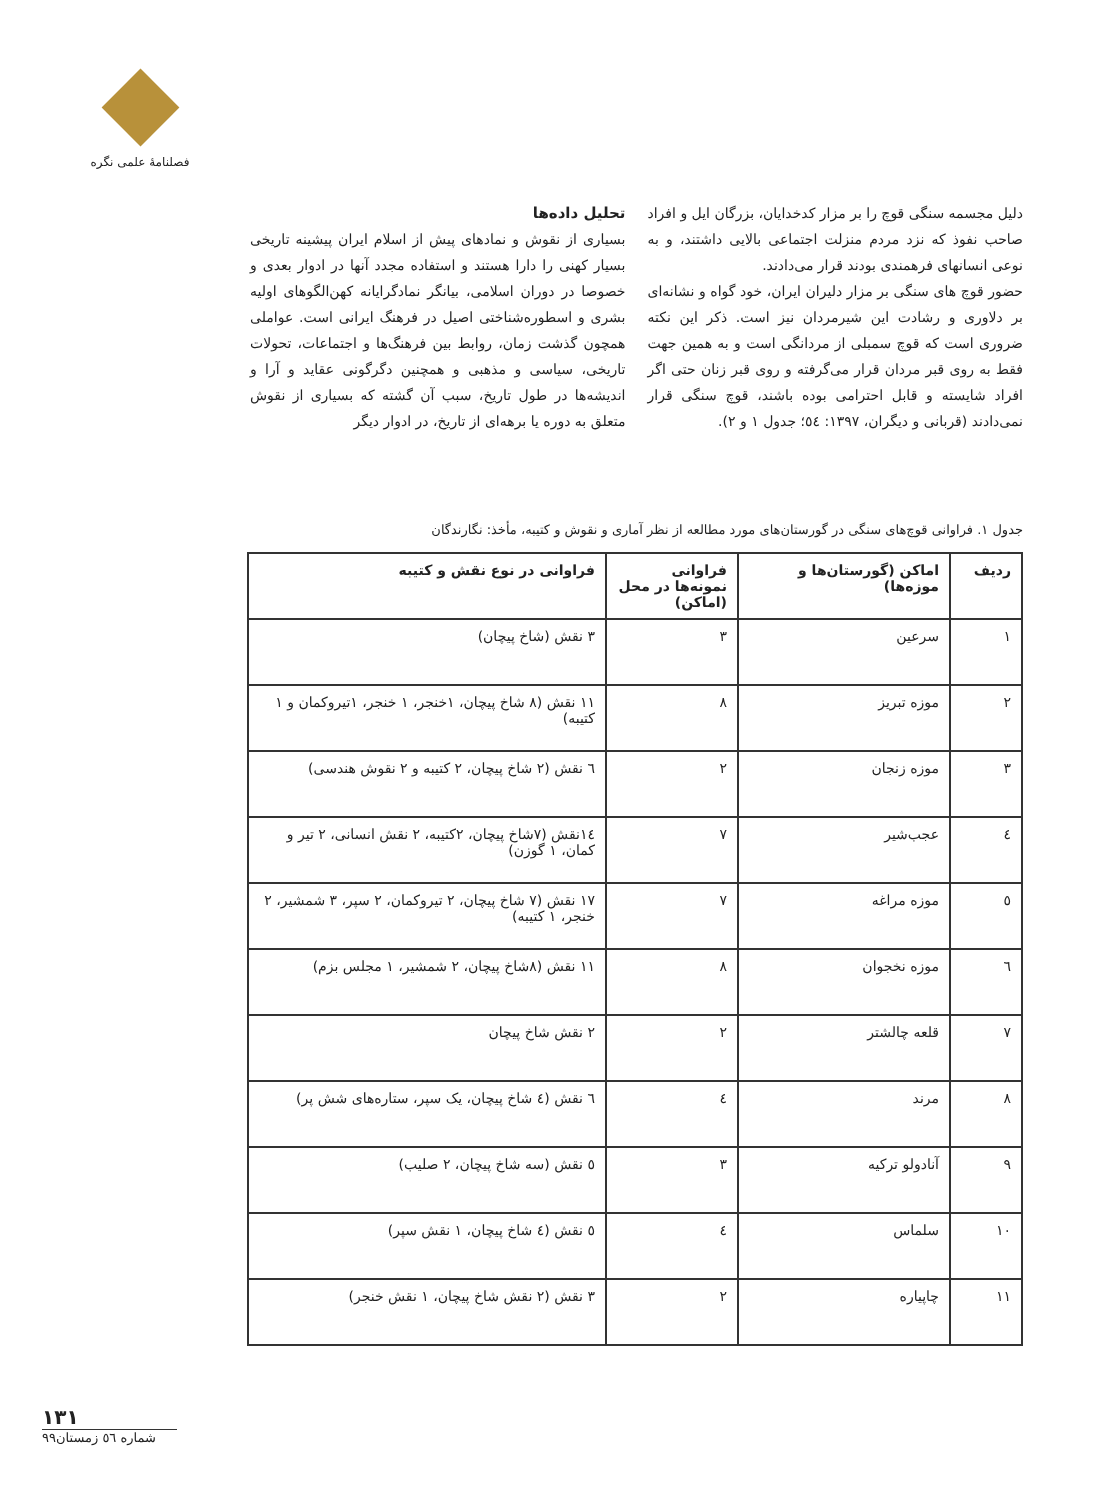فصلنامهٔ علمی نگره
دلیل مجسمه سنگی قوچ را بر مزار کدخدایان، بزرگان ایل و افراد صاحب نفوذ که نزد مردم منزلت اجتماعی بالایی داشتند، و به نوعی انسانهای فرهمندی بودند قرار می‌دادند.
حضور قوچ های سنگی بر مزار دلیران ایران، خود گواه و نشانه‌ای بر دلاوری و رشادت این شیرمردان نیز است. ذکر این نکته ضروری است که قوچ سمبلی از مردانگی است و به همین جهت فقط به روی قبر مردان قرار می‌گرفته و روی قبر زنان حتی اگر افراد شایسته و قابل احترامی بوده باشند، قوچ سنگی قرار نمی‌دادند (قربانی و دیگران، ۱۳۹۷: ٥٤؛ جدول ۱ و ۲).
تحلیل داده‌ها
بسیاری از نقوش و نمادهای پیش از اسلام ایران پیشینه تاریخی بسیار کهنی را دارا هستند و استفاده مجدد آنها در ادوار بعدی و خصوصا در دوران اسلامی، بیانگر نمادگرایانه کهن‌الگوهای اولیه بشری و اسطوره‌شناختی اصیل در فرهنگ ایرانی است. عواملی همچون گذشت زمان، روابط بین فرهنگ‌ها و اجتماعات، تحولات تاریخی، سیاسی و مذهبی و همچنین دگرگونی عقاید و آرا و اندیشه‌ها در طول تاریخ، سبب آن گشته که بسیاری از نقوش متعلق به دوره یا برهه‌ای از تاریخ، در ادوار دیگر
جدول ۱. فراوانی قوچ‌های سنگی در گورستان‌های مورد مطالعه از نظر آماری و نقوش و کتیبه، مأخذ: نگارندگان
| ردیف | اماکن (گورستان‌ها و موزه‌ها) | فراوانی نمونه‌ها در محل (اماکن) | فراوانی در نوع نقش و کتیبه |
| --- | --- | --- | --- |
| ۱ | سرعین | ۳ | ۳ نقش (شاخ پیچان) |
| ۲ | موزه تبریز | ۸ | ۱۱ نقش (۸ شاخ پیچان، ۱خنجر، ۱ خنجر، ۱تیروکمان و ۱ کتیبه) |
| ۳ | موزه زنجان | ۲ | ٦ نقش (۲ شاخ پیچان، ۲ کتیبه و ۲ نقوش هندسی) |
| ٤ | عجب‌شیر | ۷ | ١٤نقش (۷شاخ پیچان، ۲کتیبه، ۲ نقش انسانی، ۲ تیر و کمان، ۱ گوزن) |
| ٥ | موزه مراغه | ۷ | ۱۷ نقش (۷ شاخ پیچان، ۲ تیروکمان، ۲ سپر، ۳ شمشیر، ۲ خنجر، ۱ کتیبه) |
| ٦ | موزه نخجوان | ۸ | ۱۱ نقش (۸شاخ پیچان، ۲ شمشیر، ۱ مجلس بزم) |
| ۷ | قلعه چالشتر | ۲ | ۲ نقش شاخ پیچان |
| ۸ | مرند | ٤ | ٦ نقش (٤ شاخ پیچان، یک سپر، ستاره‌های شش پر) |
| ۹ | آنادولو ترکیه | ۳ | ٥ نقش (سه شاخ پیچان، ۲ صلیب) |
| ۱۰ | سلماس | ٤ | ٥ نقش (٤ شاخ پیچان، ۱ نقش سپر) |
| ۱۱ | چاپیاره | ۲ | ۳ نقش (۲ نقش شاخ پیچان، ۱ نقش خنجر) |
۱۳۱
شماره ٥٦ زمستان۹۹